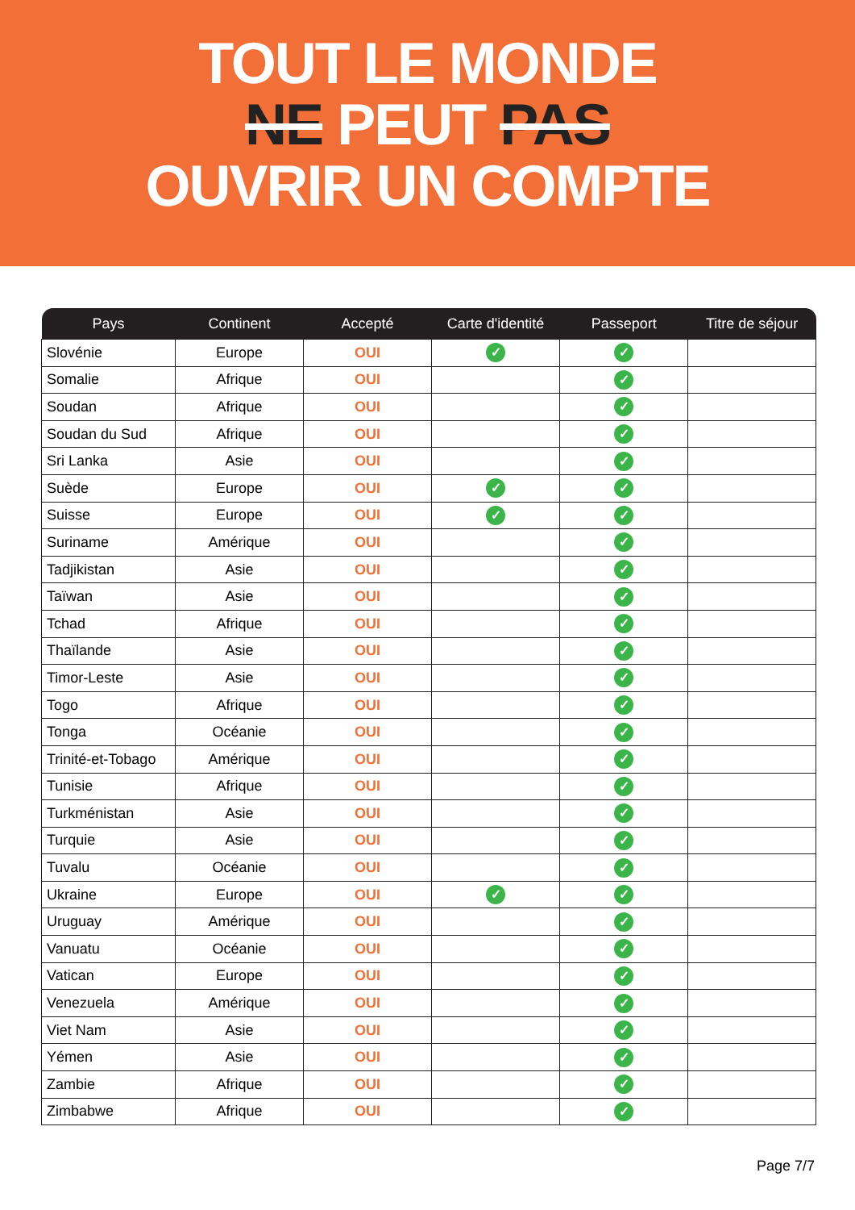TOUT LE MONDE
NE PEUT PAS
OUVRIR UN COMPTE
| Pays | Continent | Accepté | Carte d'identité | Passeport | Titre de séjour |
| --- | --- | --- | --- | --- | --- |
| Slovénie | Europe | OUI | ✓ | ✓ | |
| Somalie | Afrique | OUI | | ✓ | |
| Soudan | Afrique | OUI | | ✓ | |
| Soudan du Sud | Afrique | OUI | | ✓ | |
| Sri Lanka | Asie | OUI | | ✓ | |
| Suède | Europe | OUI | ✓ | ✓ | |
| Suisse | Europe | OUI | ✓ | ✓ | |
| Suriname | Amérique | OUI | | ✓ | |
| Tadjikistan | Asie | OUI | | ✓ | |
| Taïwan | Asie | OUI | | ✓ | |
| Tchad | Afrique | OUI | | ✓ | |
| Thaïlande | Asie | OUI | | ✓ | |
| Timor-Leste | Asie | OUI | | ✓ | |
| Togo | Afrique | OUI | | ✓ | |
| Tonga | Océanie | OUI | | ✓ | |
| Trinité-et-Tobago | Amérique | OUI | | ✓ | |
| Tunisie | Afrique | OUI | | ✓ | |
| Turkménistan | Asie | OUI | | ✓ | |
| Turquie | Asie | OUI | | ✓ | |
| Tuvalu | Océanie | OUI | | ✓ | |
| Ukraine | Europe | OUI | ✓ | ✓ | |
| Uruguay | Amérique | OUI | | ✓ | |
| Vanuatu | Océanie | OUI | | ✓ | |
| Vatican | Europe | OUI | | ✓ | |
| Venezuela | Amérique | OUI | | ✓ | |
| Viet Nam | Asie | OUI | | ✓ | |
| Yémen | Asie | OUI | | ✓ | |
| Zambie | Afrique | OUI | | ✓ | |
| Zimbabwe | Afrique | OUI | | ✓ | |
Page 7/7